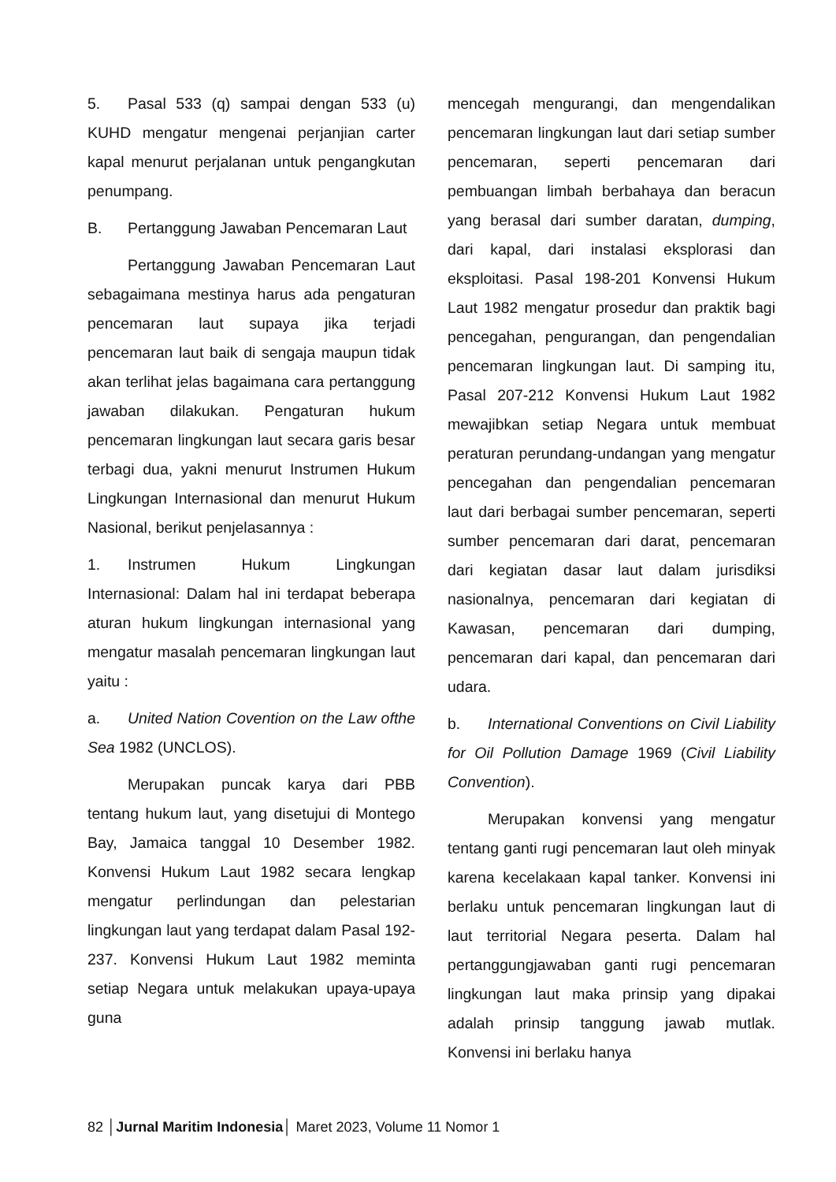5. Pasal 533 (q) sampai dengan 533 (u) KUHD mengatur mengenai perjanjian carter kapal menurut perjalanan untuk pengangkutan penumpang.
B. Pertanggung Jawaban Pencemaran Laut
Pertanggung Jawaban Pencemaran Laut sebagaimana mestinya harus ada pengaturan pencemaran laut supaya jika terjadi pencemaran laut baik di sengaja maupun tidak akan terlihat jelas bagaimana cara pertanggung jawaban dilakukan. Pengaturan hukum pencemaran lingkungan laut secara garis besar terbagi dua, yakni menurut Instrumen Hukum Lingkungan Internasional dan menurut Hukum Nasional, berikut penjelasannya :
1. Instrumen Hukum Lingkungan Internasional: Dalam hal ini terdapat beberapa aturan hukum lingkungan internasional yang mengatur masalah pencemaran lingkungan laut yaitu :
a. United Nation Covention on the Law ofthe Sea 1982 (UNCLOS).
Merupakan puncak karya dari PBB tentang hukum laut, yang disetujui di Montego Bay, Jamaica tanggal 10 Desember 1982. Konvensi Hukum Laut 1982 secara lengkap mengatur perlindungan dan pelestarian lingkungan laut yang terdapat dalam Pasal 192-237. Konvensi Hukum Laut 1982 meminta setiap Negara untuk melakukan upaya-upaya guna
mencegah mengurangi, dan mengendalikan pencemaran lingkungan laut dari setiap sumber pencemaran, seperti pencemaran dari pembuangan limbah berbahaya dan beracun yang berasal dari sumber daratan, dumping, dari kapal, dari instalasi eksplorasi dan eksploitasi. Pasal 198-201 Konvensi Hukum Laut 1982 mengatur prosedur dan praktik bagi pencegahan, pengurangan, dan pengendalian pencemaran lingkungan laut. Di samping itu, Pasal 207-212 Konvensi Hukum Laut 1982 mewajibkan setiap Negara untuk membuat peraturan perundang-undangan yang mengatur pencegahan dan pengendalian pencemaran laut dari berbagai sumber pencemaran, seperti sumber pencemaran dari darat, pencemaran dari kegiatan dasar laut dalam jurisdiksi nasionalnya, pencemaran dari kegiatan di Kawasan, pencemaran dari dumping, pencemaran dari kapal, dan pencemaran dari udara.
b. International Conventions on Civil Liability for Oil Pollution Damage 1969 (Civil Liability Convention).
Merupakan konvensi yang mengatur tentang ganti rugi pencemaran laut oleh minyak karena kecelakaan kapal tanker. Konvensi ini berlaku untuk pencemaran lingkungan laut di laut territorial Negara peserta. Dalam hal pertanggungjawaban ganti rugi pencemaran lingkungan laut maka prinsip yang dipakai adalah prinsip tanggung jawab mutlak. Konvensi ini berlaku hanya
82 │Jurnal Maritim Indonesia│ Maret 2023, Volume 11 Nomor 1